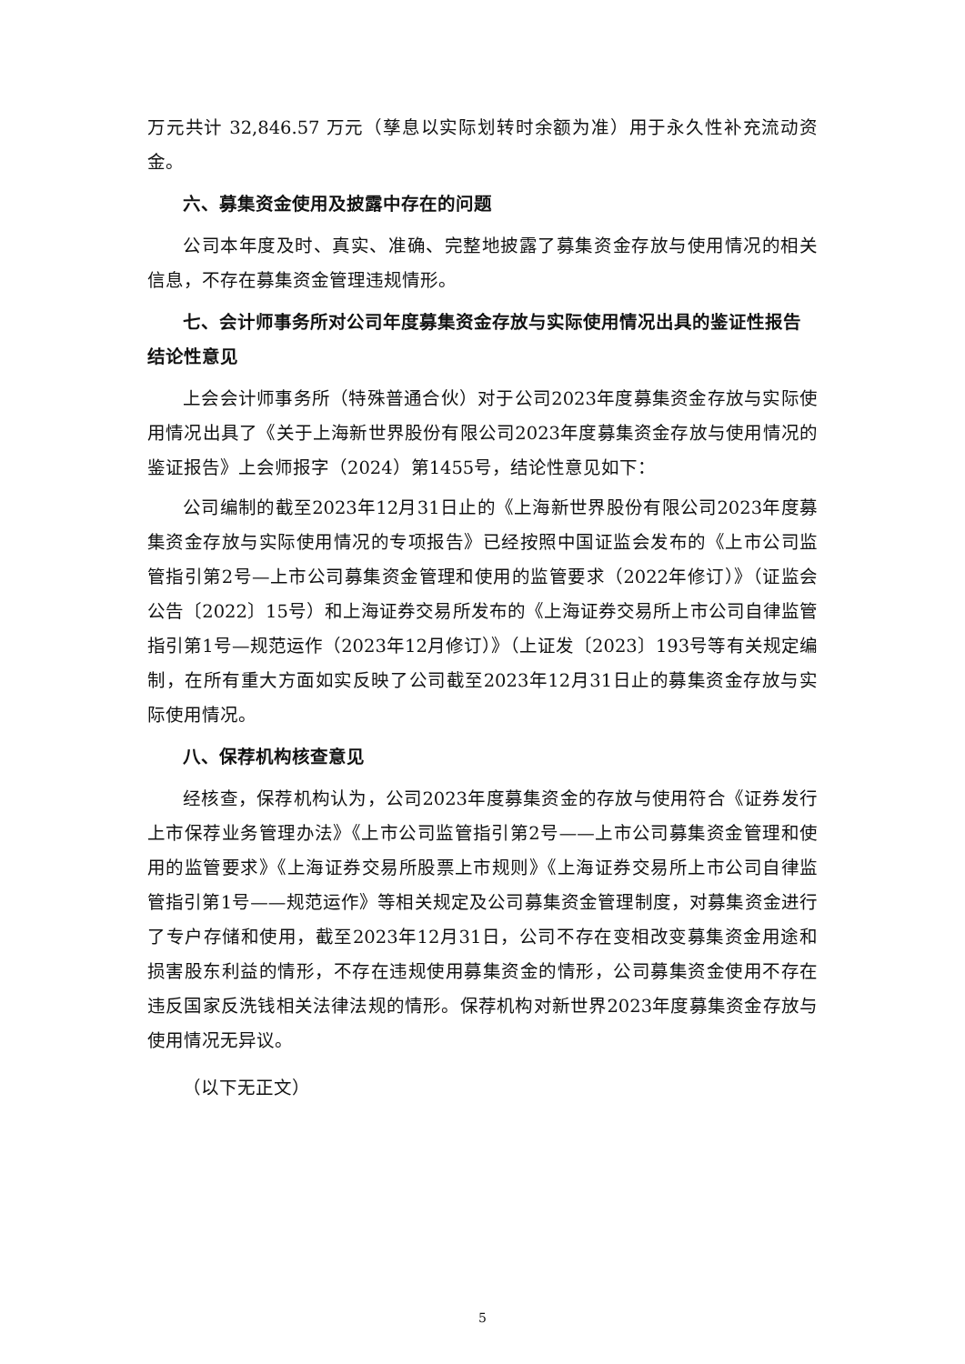万元共计 32,846.57 万元（孳息以实际划转时余额为准）用于永久性补充流动资金。
六、募集资金使用及披露中存在的问题
公司本年度及时、真实、准确、完整地披露了募集资金存放与使用情况的相关信息，不存在募集资金管理违规情形。
七、会计师事务所对公司年度募集资金存放与实际使用情况出具的鉴证性报告结论性意见
上会会计师事务所（特殊普通合伙）对于公司2023年度募集资金存放与实际使用情况出具了《关于上海新世界股份有限公司2023年度募集资金存放与使用情况的鉴证报告》上会师报字（2024）第1455号，结论性意见如下：
公司编制的截至2023年12月31日止的《上海新世界股份有限公司2023年度募集资金存放与实际使用情况的专项报告》已经按照中国证监会发布的《上市公司监管指引第2号—上市公司募集资金管理和使用的监管要求（2022年修订）》（证监会公告〔2022〕15号）和上海证券交易所发布的《上海证券交易所上市公司自律监管指引第1号—规范运作（2023年12月修订）》（上证发〔2023〕193号等有关规定编制，在所有重大方面如实反映了公司截至2023年12月31日止的募集资金存放与实际使用情况。
八、保荐机构核查意见
经核查，保荐机构认为，公司2023年度募集资金的存放与使用符合《证券发行上市保荐业务管理办法》《上市公司监管指引第2号——上市公司募集资金管理和使用的监管要求》《上海证券交易所股票上市规则》《上海证券交易所上市公司自律监管指引第1号——规范运作》等相关规定及公司募集资金管理制度，对募集资金进行了专户存储和使用，截至2023年12月31日，公司不存在变相改变募集资金用途和损害股东利益的情形，不存在违规使用募集资金的情形，公司募集资金使用不存在违反国家反洗钱相关法律法规的情形。保荐机构对新世界2023年度募集资金存放与使用情况无异议。
（以下无正文）
5